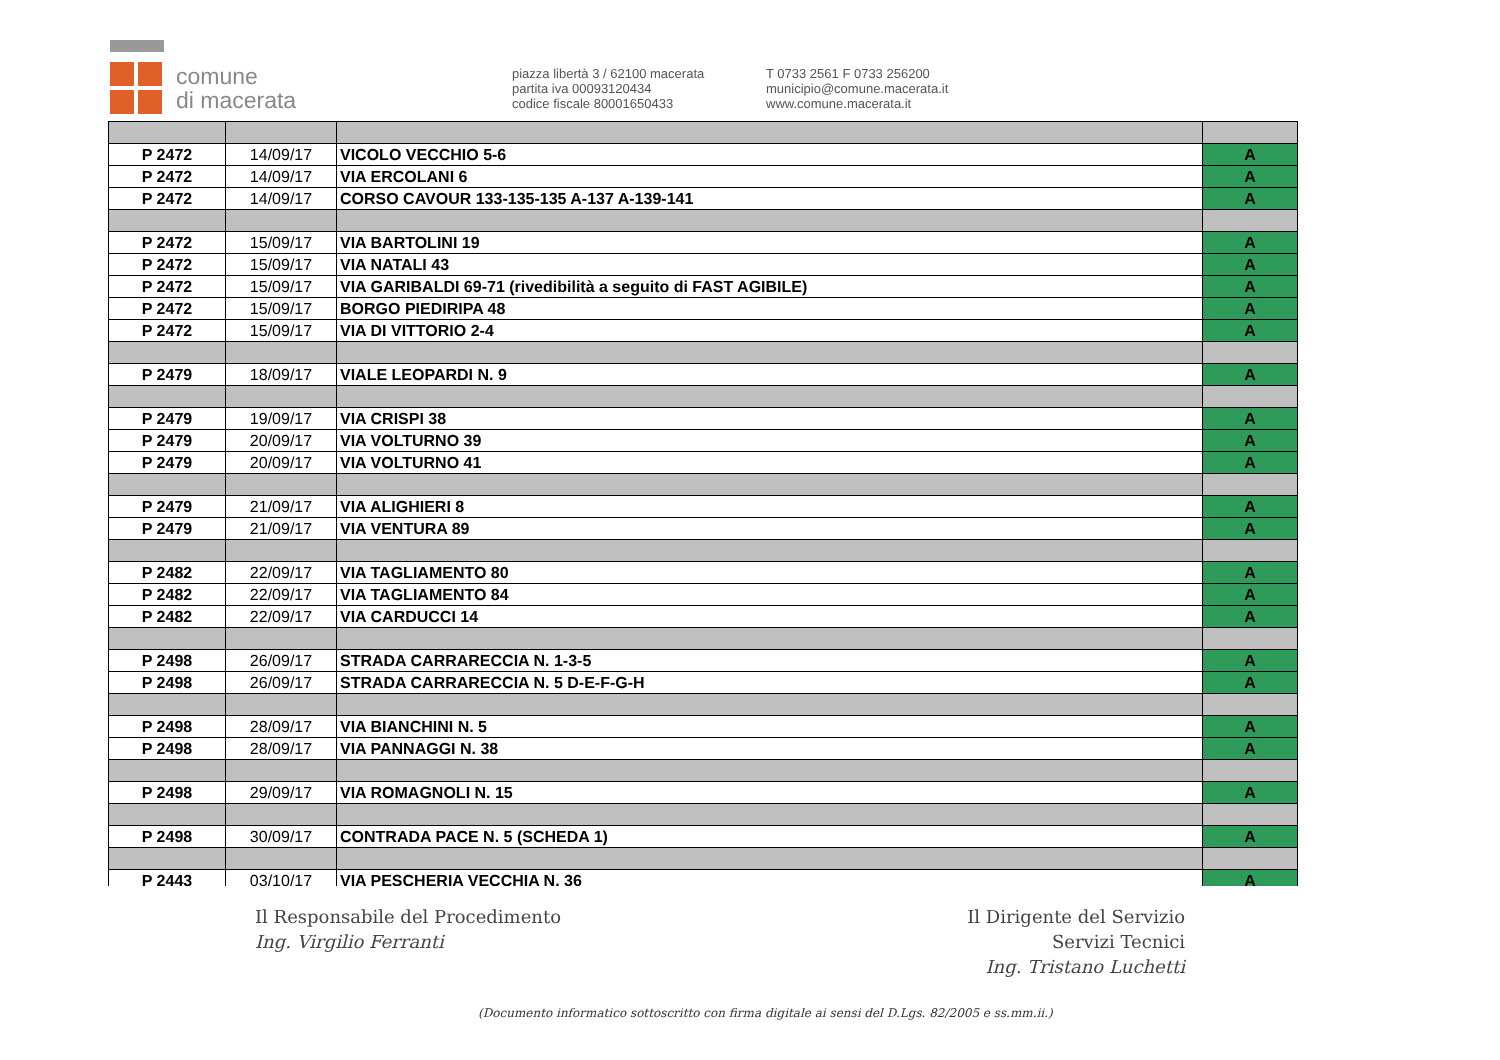comune
di macerata
piazza libertà 3 / 62100 macerata
partita iva 00093120434
codice fiscale 80001650433
T 0733 2561 F 0733 256200
municipio@comune.macerata.it
www.comune.macerata.it
| P 2472 | 14/09/17 | VICOLO VECCHIO 5-6 | A |
| P 2472 | 14/09/17 | VIA ERCOLANI 6 | A |
| P 2472 | 14/09/17 | CORSO CAVOUR 133-135-135 A-137 A-139-141 | A |
| P 2472 | 15/09/17 | VIA BARTOLINI 19 | A |
| P 2472 | 15/09/17 | VIA NATALI 43 | A |
| P 2472 | 15/09/17 | VIA GARIBALDI 69-71 (rivedibilità a seguito di FAST AGIBILE) | A |
| P 2472 | 15/09/17 | BORGO PIEDIRIPA 48 | A |
| P 2472 | 15/09/17 | VIA DI VITTORIO 2-4 | A |
| P 2479 | 18/09/17 | VIALE LEOPARDI N. 9 | A |
| P 2479 | 19/09/17 | VIA CRISPI 38 | A |
| P 2479 | 20/09/17 | VIA VOLTURNO 39 | A |
| P 2479 | 20/09/17 | VIA VOLTURNO 41 | A |
| P 2479 | 21/09/17 | VIA ALIGHIERI 8 | A |
| P 2479 | 21/09/17 | VIA VENTURA 89 | A |
| P 2482 | 22/09/17 | VIA TAGLIAMENTO 80 | A |
| P 2482 | 22/09/17 | VIA TAGLIAMENTO 84 | A |
| P 2482 | 22/09/17 | VIA CARDUCCI 14 | A |
| P 2498 | 26/09/17 | STRADA CARRARECCIA N. 1-3-5 | A |
| P 2498 | 26/09/17 | STRADA CARRARECCIA N. 5 D-E-F-G-H | A |
| P 2498 | 28/09/17 | VIA BIANCHINI N. 5 | A |
| P 2498 | 28/09/17 | VIA PANNAGGI N. 38 | A |
| P 2498 | 29/09/17 | VIA ROMAGNOLI N. 15 | A |
| P 2498 | 30/09/17 | CONTRADA PACE N. 5 (SCHEDA 1) | A |
| P 2443 | 03/10/17 | VIA PESCHERIA VECCHIA N. 36 | A |
Il Responsabile del Procedimento
Ing. Virgilio Ferranti
Il Dirigente del Servizio
Servizi Tecnici
Ing. Tristano Luchetti
(Documento informatico sottoscritto con firma digitale ai sensi del D.Lgs. 82/2005 e ss.mm.ii.)